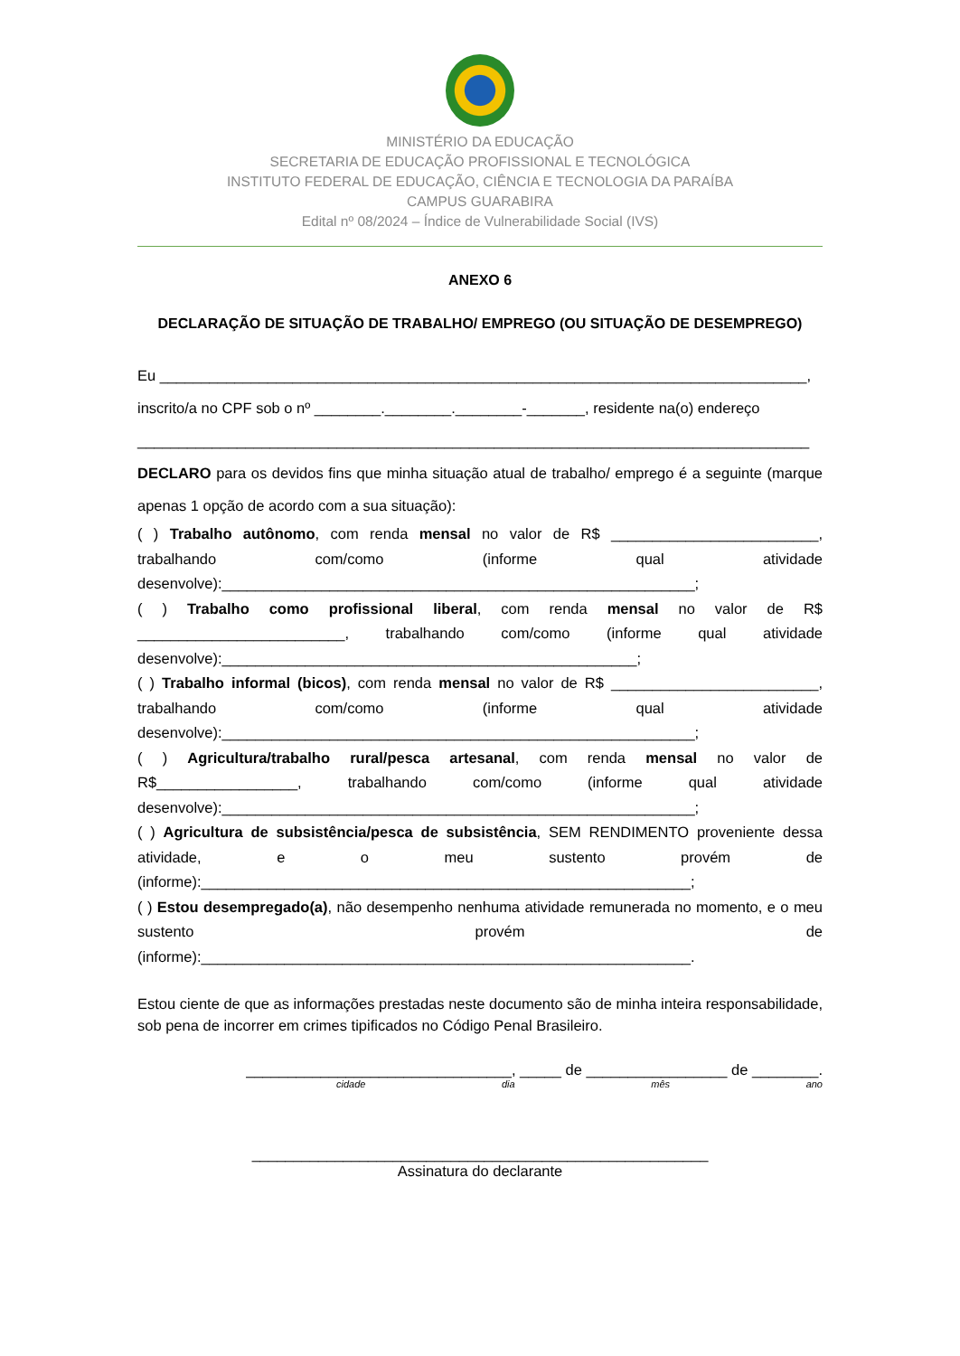MINISTÉRIO DA EDUCAÇÃO
SECRETARIA DE EDUCAÇÃO PROFISSIONAL E TECNOLÓGICA
INSTITUTO FEDERAL DE EDUCAÇÃO, CIÊNCIA E TECNOLOGIA DA PARAÍBA
CAMPUS GUARABIRA
Edital nº 08/2024 – Índice de Vulnerabilidade Social (IVS)
ANEXO 6
DECLARAÇÃO DE SITUAÇÃO DE TRABALHO/ EMPREGO (OU SITUAÇÃO DE DESEMPREGO)
Eu ______________________________________________________________________________,
inscrito/a no CPF sob o nº ________.________.________-_______, residente na(o) endereço
_________________________________________________________________________________
DECLARO para os devidos fins que minha situação atual de trabalho/ emprego é a seguinte (marque apenas 1 opção de acordo com a sua situação):
( ) Trabalho autônomo, com renda mensal no valor de R$ _________________________, trabalhando com/como (informe qual atividade desenvolve):_________________________________________________________;
( ) Trabalho como profissional liberal, com renda mensal no valor de R$ _________________________, trabalhando com/como (informe qual atividade desenvolve):__________________________________________________;
( ) Trabalho informal (bicos), com renda mensal no valor de R$ _________________________, trabalhando com/como (informe qual atividade desenvolve):_________________________________________________________;
( ) Agricultura/trabalho rural/pesca artesanal, com renda mensal no valor de R$_________________, trabalhando com/como (informe qual atividade desenvolve):_________________________________________________________;
( ) Agricultura de subsistência/pesca de subsistência, SEM RENDIMENTO proveniente dessa atividade, e o meu sustento provém de (informe):___________________________________________________________;
( ) Estou desempregado(a), não desempenho nenhuma atividade remunerada no momento, e o meu sustento provém de (informe):___________________________________________________________.
Estou ciente de que as informações prestadas neste documento são de minha inteira responsabilidade, sob pena de incorrer em crimes tipificados no Código Penal Brasileiro.
________________________________, _____ de _________________ de ________.
cidade dia mês ano
_______________________________________________________
Assinatura do declarante